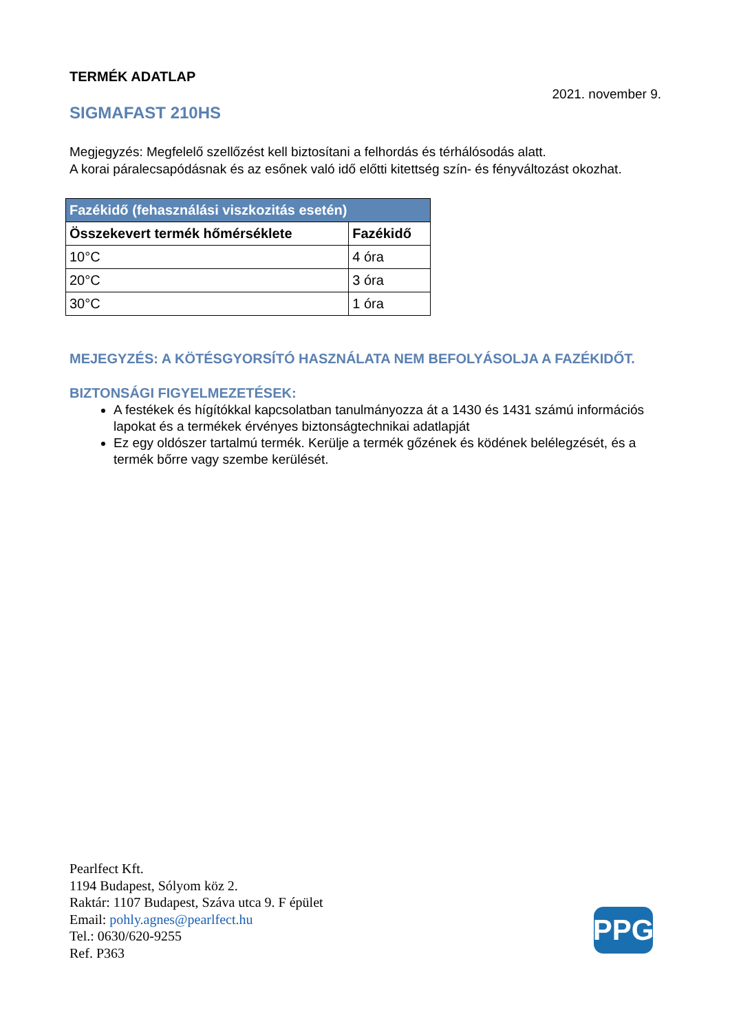TERMÉK ADATLAP
2021. november 9.
SIGMAFAST 210HS
Megjegyzés: Megfelelő szellőzést kell biztosítani a felhordás és térhálósodás alatt.
A korai páralecsapódásnak és az esőnek való idő előtti kitettség szín- és fényváltozást okozhat.
| Fazékidő (fehasználási viszkozitás esetén) | |
| --- | --- |
| Összekevert termék hőmérséklete | Fazékidő |
| 10°C | 4 óra |
| 20°C | 3 óra |
| 30°C | 1 óra |
MEJEGYZÉS: A KÖTÉSGYORSÍTÓ HASZNÁLATA NEM BEFOLYÁSOLJA A FAZÉKIDŐT.
BIZTONSÁGI FIGYELMEZETÉSEK:
A festékek és hígítókkal kapcsolatban tanulmányozza át a 1430 és 1431 számú információs lapokat és a termékek érvényes biztonságtechnikai adatlapját
Ez egy oldószer tartalmú termék. Kerülje a termék gőzének és ködének belélegzését, és a termék bőrre vagy szembe kerülését.
Pearlfect Kft.
1194 Budapest, Sólyom köz 2.
Raktár: 1107 Budapest, Száva utca 9. F épület
Email: pohly.agnes@pearlfect.hu
Tel.: 0630/620-9255
Ref. P363
PPG